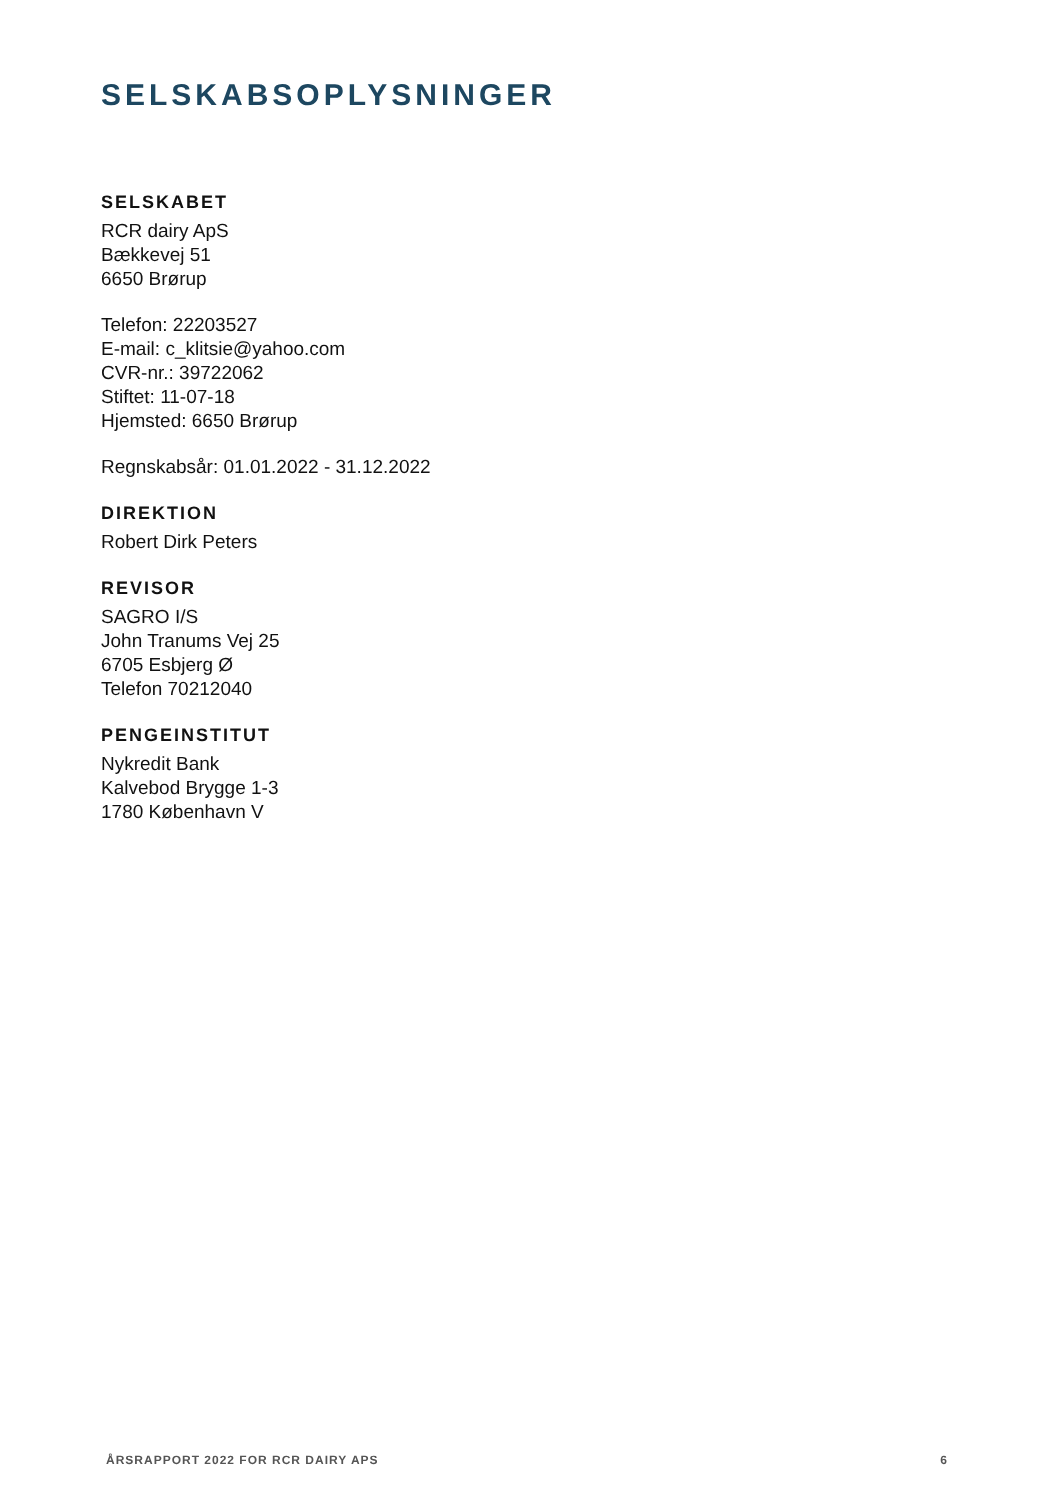SELSKABSOPLYSNINGER
SELSKABET
RCR dairy ApS
Bækkevej 51
6650 Brørup
Telefon: 22203527
E-mail: c_klitsie@yahoo.com
CVR-nr.: 39722062
Stiftet: 11-07-18
Hjemsted: 6650 Brørup
Regnskabsår: 01.01.2022 - 31.12.2022
DIREKTION
Robert Dirk Peters
REVISOR
SAGRO I/S
John Tranums Vej 25
6705 Esbjerg Ø
Telefon 70212040
PENGEINSTITUT
Nykredit Bank
Kalvebod Brygge 1-3
1780 København V
ÅRSRAPPORT 2022 FOR RCR DAIRY APS 6